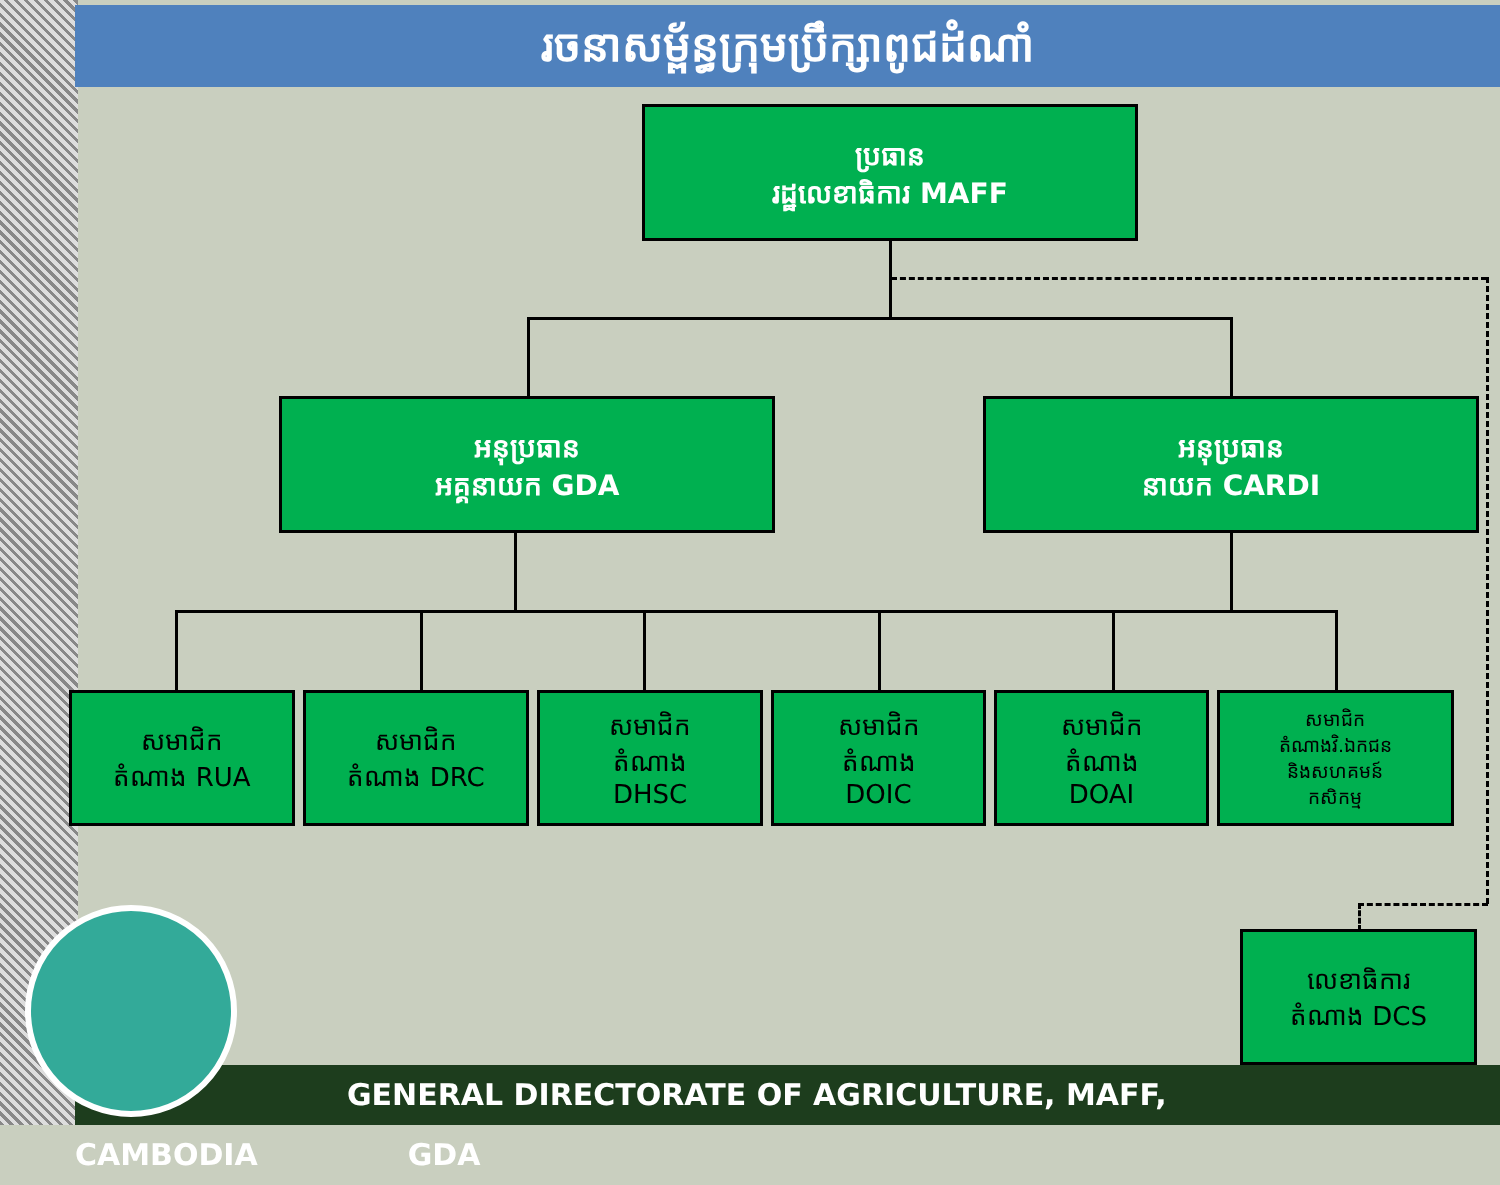រចនាសម្ព័ន្ធក្រុមប្រឹក្សាពូជដំណាំ
ប្រធាន
រដ្ឋលេខាធិការ MAFF
អនុប្រធាន
អគ្គនាយក GDA
អនុប្រធាន
នាយក CARDI
សមាជិក
តំណាង RUA
សមាជិក
តំណាង DRC
សមាជិក
តំណាង
DHSC
សមាជិក
តំណាង
DOIC
សមាជិក
តំណាង
DOAI
សមាជិក
តំណាងវិ.ឯកជន
និងសហគមន៍
កសិកម្ម
លេខាធិការ
តំណាង DCS
GENERAL DIRECTORATE OF AGRICULTURE, MAFF, CAMBODIA GDA